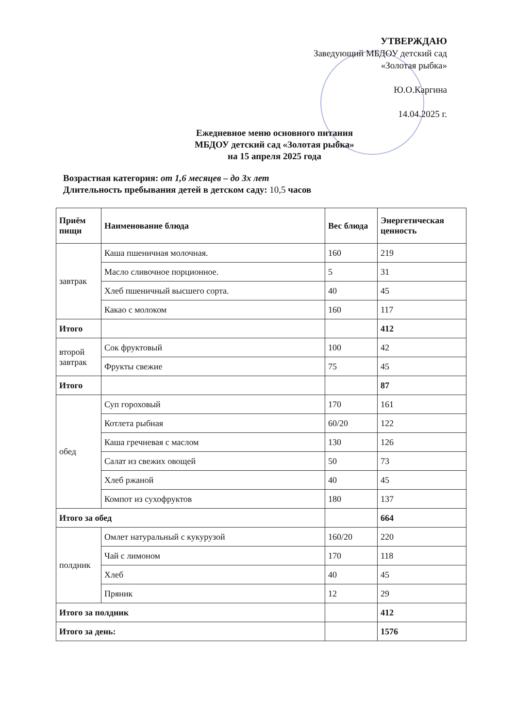УТВЕРЖДАЮ
Заведующий МБДОУ детский сад
«Золотая рыбка»
Ю.О.Каргина
14.04.2025 г.
Ежедневное меню основного питания
МБДОУ детский сад «Золотая рыбка»
на 15 апреля 2025 года
Возрастная категория: от 1,6 месяцев – до 3х лет
Длительность пребывания детей в детском саду: 10,5 часов
| Приём пищи | Наименование блюда | Вес блюда | Энергетическая ценность |
| --- | --- | --- | --- |
| завтрак | Каша пшеничная молочная. | 160 | 219 |
| | Масло сливочное порционное. | 5 | 31 |
| | Хлеб пшеничный высшего сорта. | 40 | 45 |
| | Какао с молоком | 160 | 117 |
| Итого | | | 412 |
| второй завтрак | Сок фруктовый | 100 | 42 |
| | Фрукты свежие | 75 | 45 |
| Итого | | | 87 |
| обед | Суп гороховый | 170 | 161 |
| | Котлета рыбная | 60/20 | 122 |
| | Каша гречневая с маслом | 130 | 126 |
| | Салат из свежих овощей | 50 | 73 |
| | Хлеб ржаной | 40 | 45 |
| | Компот из сухофруктов | 180 | 137 |
| Итого за обед | | | 664 |
| полдник | Омлет натуральный с кукурузой | 160/20 | 220 |
| | Чай с лимоном | 170 | 118 |
| | Хлеб | 40 | 45 |
| | Пряник | 12 | 29 |
| Итого за полдник | | | 412 |
| Итого за день: | | | 1576 |